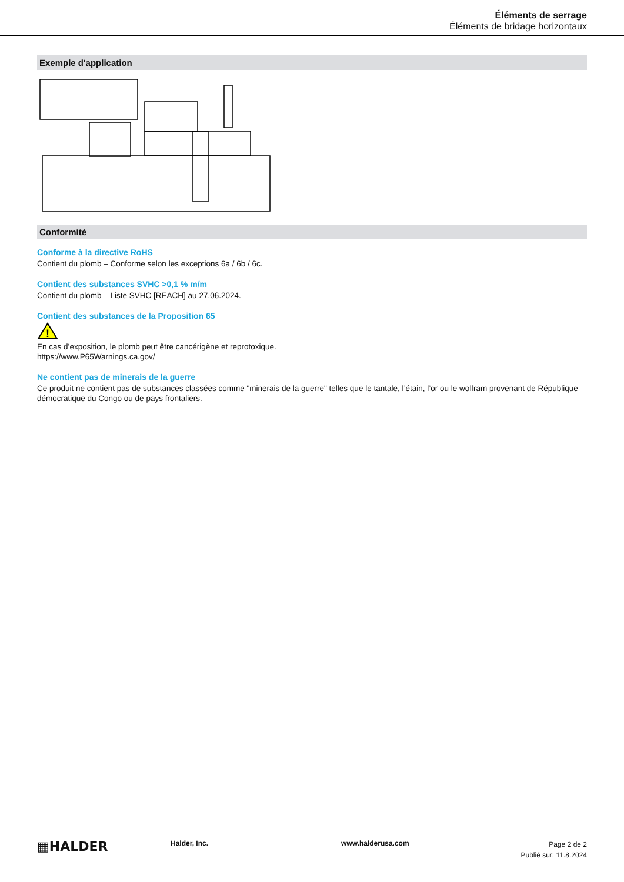Éléments de serrage
Éléments de bridage horizontaux
Exemple d'application
Conformité
Conforme à la directive RoHS
Contient du plomb – Conforme selon les exceptions 6a / 6b / 6c.
Contient des substances SVHC >0,1 % m/m
Contient du plomb – Liste SVHC [REACH] au 27.06.2024.
Contient des substances de la Proposition 65
!
En cas d’exposition, le plomb peut être cancérigène et reprotoxique.
https://www.P65Warnings.ca.gov/
Ne contient pas de minerais de la guerre
Ce produit ne contient pas de substances classées comme "minerais de la guerre" telles que le tantale, l’étain, l’or ou le wolfram provenant de République démocratique du Congo ou de pays frontaliers.
▦HALDER
Halder, Inc. www.halderusa.com
Page 2 de 2
Publié sur: 11.8.2024